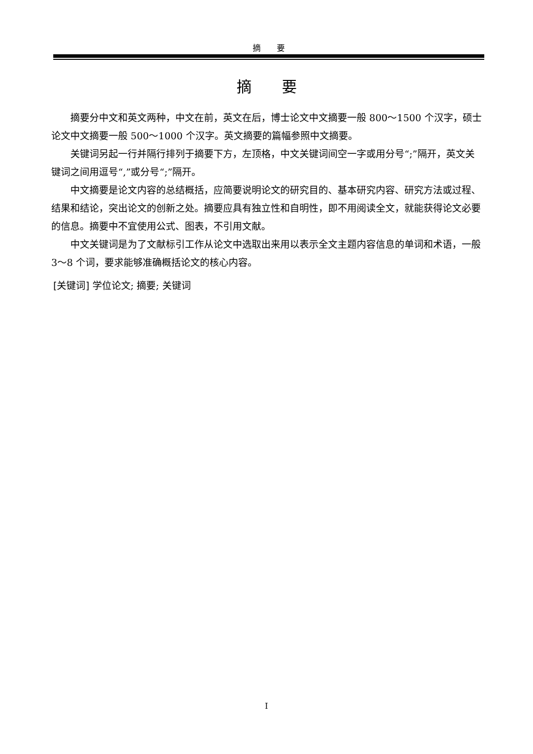摘　　要
摘　　要
摘要分中文和英文两种，中文在前，英文在后，博士论文中文摘要一般 800～1500 个汉字，硕士论文中文摘要一般 500～1000 个汉字。英文摘要的篇幅参照中文摘要。
关键词另起一行并隔行排列于摘要下方，左顶格，中文关键词间空一字或用分号“;”隔开，英文关键词之间用逗号“,”或分号“;”隔开。
中文摘要是论文内容的总结概括，应简要说明论文的研究目的、基本研究内容、研究方法或过程、结果和结论，突出论文的创新之处。摘要应具有独立性和自明性，即不用阅读全文，就能获得论文必要的信息。摘要中不宜使用公式、图表，不引用文献。
中文关键词是为了文献标引工作从论文中选取出来用以表示全文主题内容信息的单词和术语，一般 3～8 个词，要求能够准确概括论文的核心内容。
[关键词] 学位论文; 摘要; 关键词
I